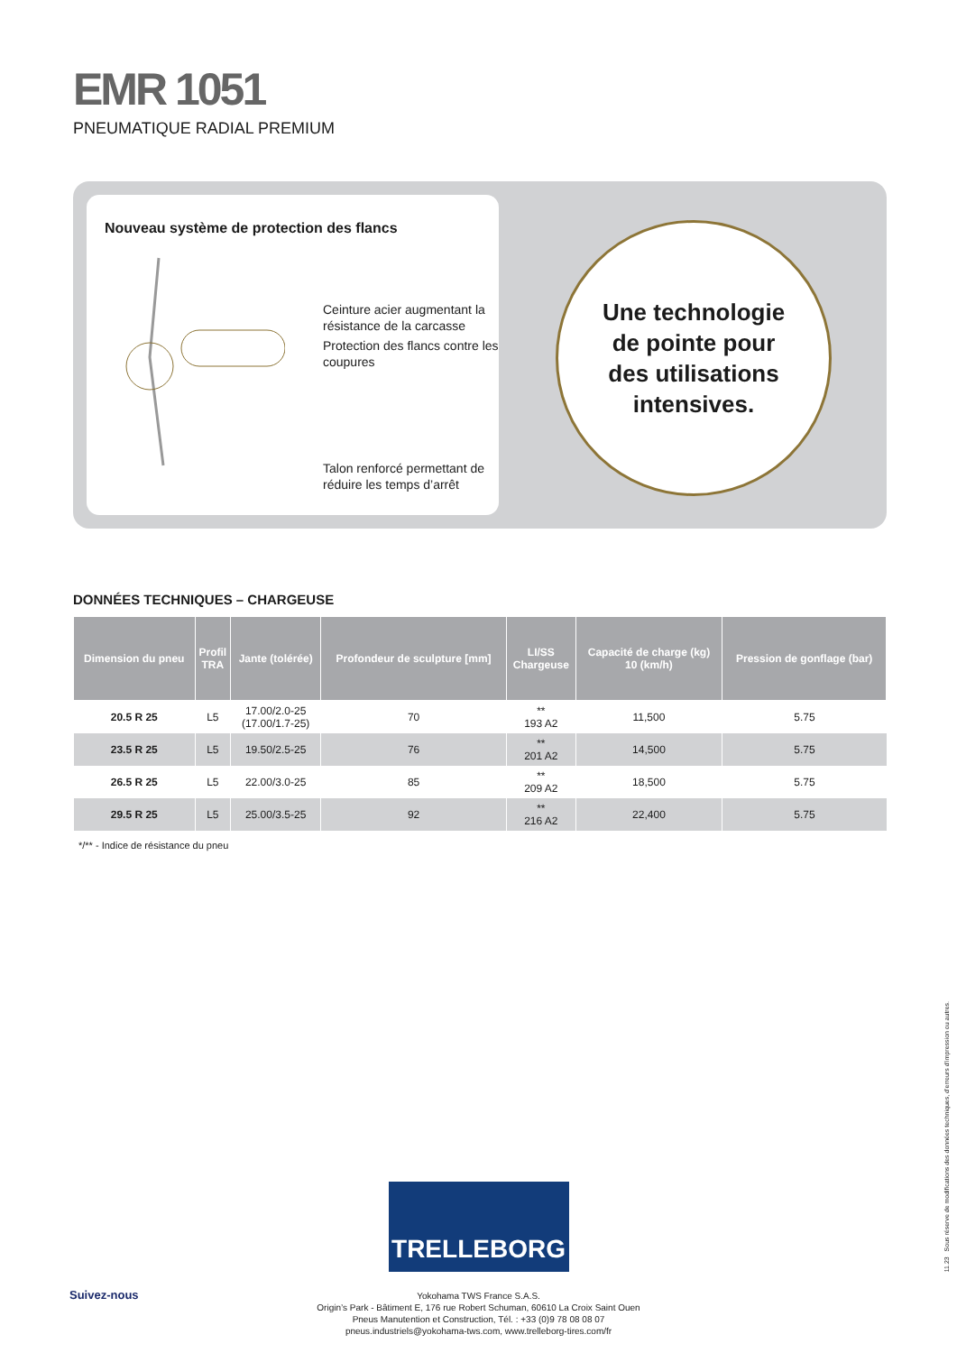EMR 1051
PNEUMATIQUE RADIAL PREMIUM
Nouveau système de protection des flancs
Ceinture acier augmentant la résistance de la carcasse
Protection des flancs contre les coupures
Talon renforcé permettant de réduire les temps d’arrêt
Une technologie
de pointe pour
des utilisations
intensives.
DONNÉES TECHNIQUES – CHARGEUSE
| Dimension du pneu | Profil TRA | Jante (tolérée) | Profondeur de sculpture [mm] | LI/SS Chargeuse | Capacité de charge (kg) 10 (km/h) | Pression de gonflage (bar) |
| --- | --- | --- | --- | --- | --- | --- |
| 20.5 R 25 | L5 | 17.00/2.0-25 (17.00/1.7-25) | 70 | ** 193 A2 | 11,500 | 5.75 |
| 23.5 R 25 | L5 | 19.50/2.5-25 | 76 | ** 201 A2 | 14,500 | 5.75 |
| 26.5 R 25 | L5 | 22.00/3.0-25 | 85 | ** 209 A2 | 18,500 | 5.75 |
| 29.5 R 25 | L5 | 25.00/3.5-25 | 92 | ** 216 A2 | 22,400 | 5.75 |
*/** - Indice de résistance du pneu
TRELLEBORG
Yokohama TWS France S.A.S.
Origin’s Park - Bâtiment E, 176 rue Robert Schuman, 60610 La Croix Saint Ouen
Pneus Manutention et Construction, Tél. : +33 (0)9 78 08 08 07
pneus.industriels@yokohama-tws.com, www.trelleborg-tires.com/fr
Suivez-nous
11.23 Sous réserve de modifications des données techniques, d’erreurs d’impression ou autres.